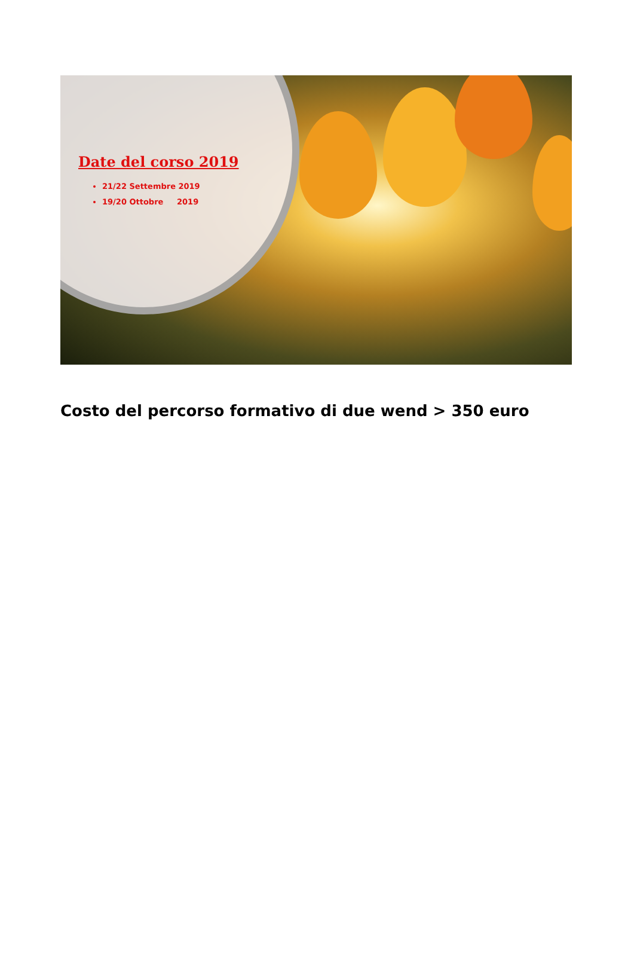Date del corso 2019
21/22 Settembre 2019
19/20 Ottobre 2019
Costo del percorso formativo di due wend > 350 euro